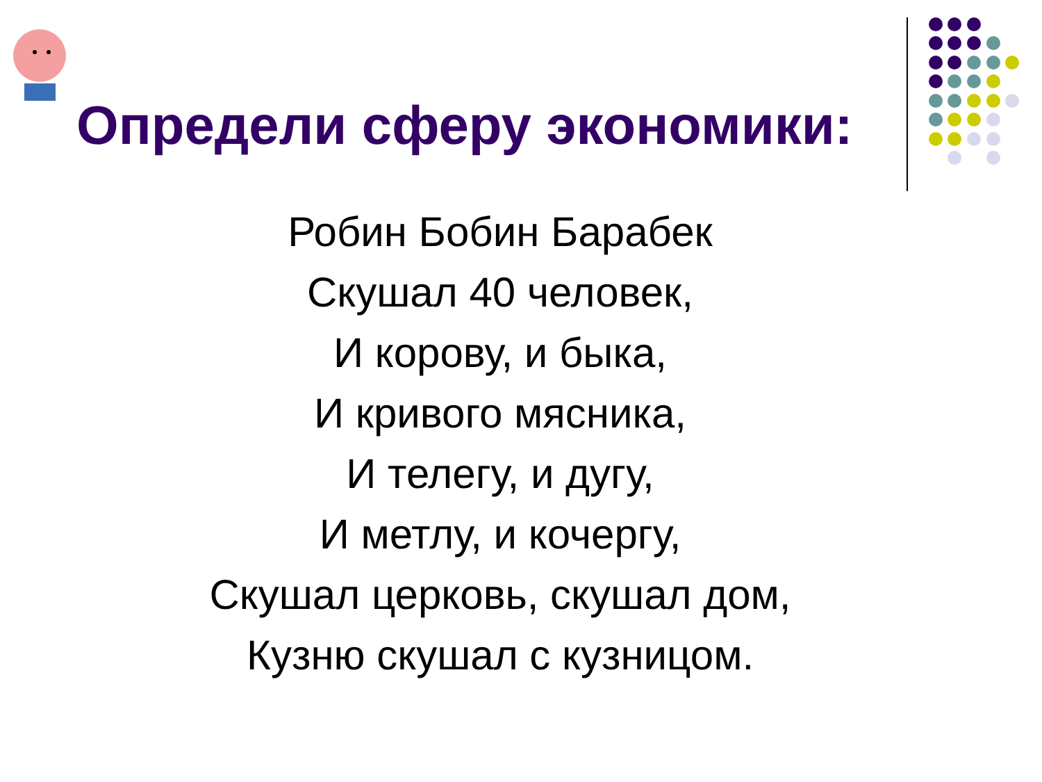Определи сферу экономики:
Робин Бобин Барабек
Скушал 40 человек,
И корову, и быка,
И кривого мясника,
И телегу, и дугу,
И метлу, и кочергу,
Скушал церковь, скушал дом,
Кузню скушал с кузницом.